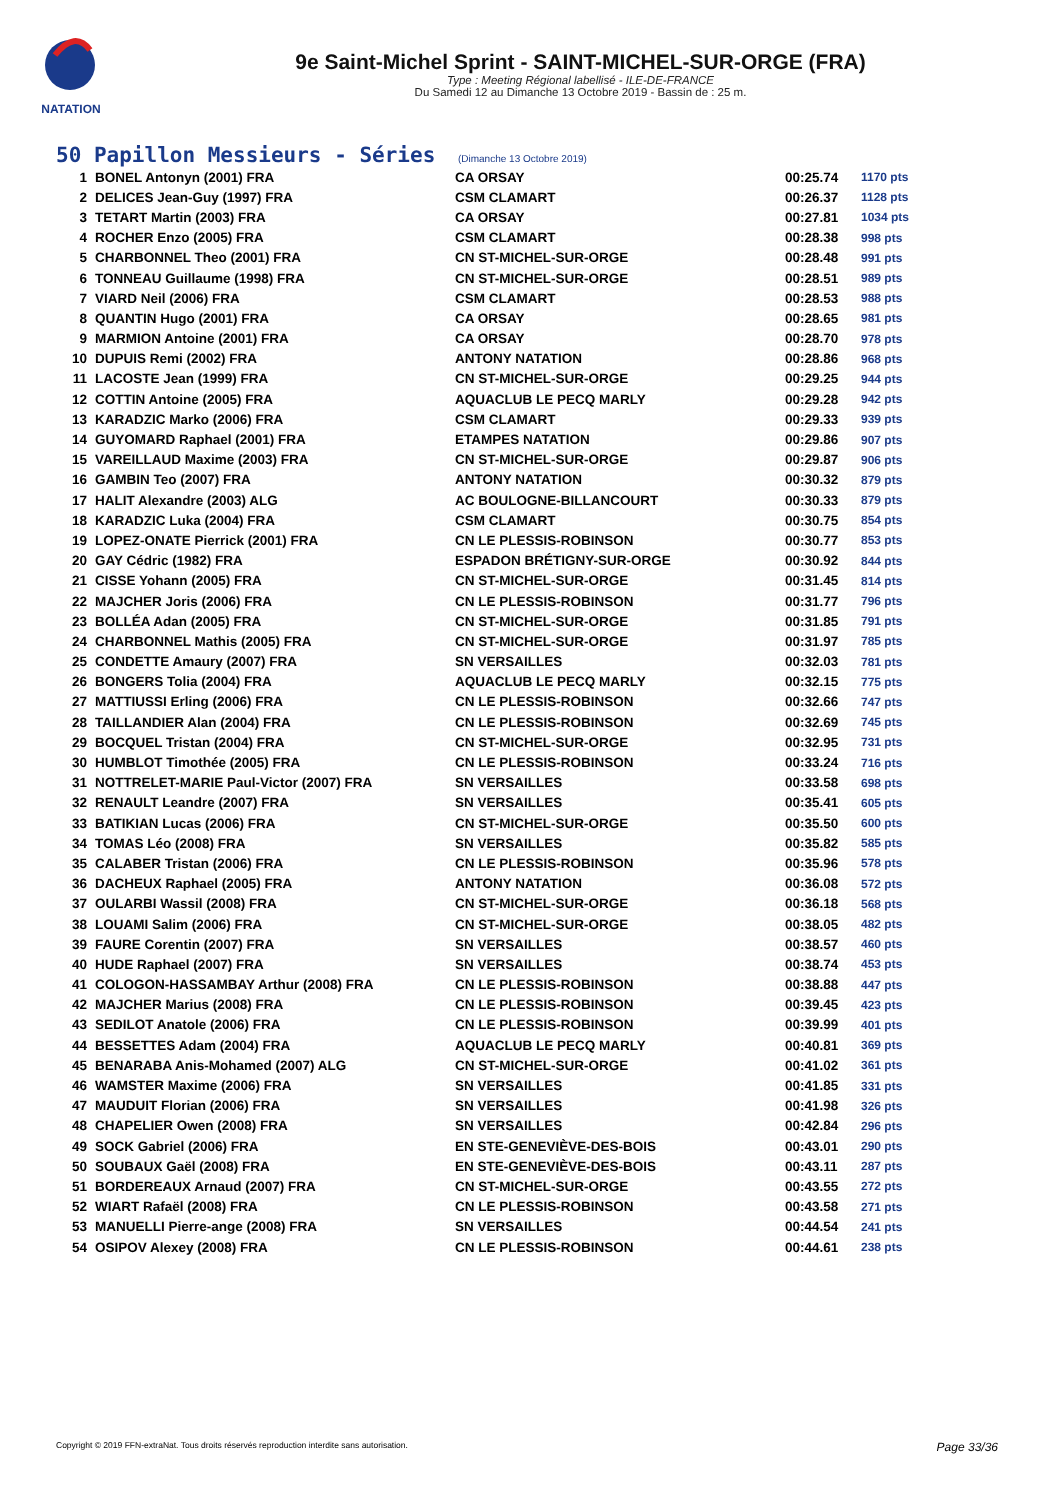NATATION
9e Saint-Michel Sprint - SAINT-MICHEL-SUR-ORGE (FRA)
Type : Meeting Régional labellisé - ILE-DE-FRANCE
Du Samedi 12 au Dimanche 13 Octobre 2019 - Bassin de : 25 m.
50 Papillon Messieurs - Séries (Dimanche 13 Octobre 2019)
| 1 | BONEL Antonyn (2001) FRA | CA ORSAY | 00:25.74 | 1170 pts |
| 2 | DELICES Jean-Guy (1997) FRA | CSM CLAMART | 00:26.37 | 1128 pts |
| 3 | TETART Martin (2003) FRA | CA ORSAY | 00:27.81 | 1034 pts |
| 4 | ROCHER Enzo (2005) FRA | CSM CLAMART | 00:28.38 | 998 pts |
| 5 | CHARBONNEL Theo (2001) FRA | CN ST-MICHEL-SUR-ORGE | 00:28.48 | 991 pts |
| 6 | TONNEAU Guillaume (1998) FRA | CN ST-MICHEL-SUR-ORGE | 00:28.51 | 989 pts |
| 7 | VIARD Neil (2006) FRA | CSM CLAMART | 00:28.53 | 988 pts |
| 8 | QUANTIN Hugo (2001) FRA | CA ORSAY | 00:28.65 | 981 pts |
| 9 | MARMION Antoine (2001) FRA | CA ORSAY | 00:28.70 | 978 pts |
| 10 | DUPUIS Remi (2002) FRA | ANTONY NATATION | 00:28.86 | 968 pts |
| 11 | LACOSTE Jean (1999) FRA | CN ST-MICHEL-SUR-ORGE | 00:29.25 | 944 pts |
| 12 | COTTIN Antoine (2005) FRA | AQUACLUB LE PECQ MARLY | 00:29.28 | 942 pts |
| 13 | KARADZIC Marko (2006) FRA | CSM CLAMART | 00:29.33 | 939 pts |
| 14 | GUYOMARD Raphael (2001) FRA | ETAMPES NATATION | 00:29.86 | 907 pts |
| 15 | VAREILLAUD Maxime (2003) FRA | CN ST-MICHEL-SUR-ORGE | 00:29.87 | 906 pts |
| 16 | GAMBIN Teo (2007) FRA | ANTONY NATATION | 00:30.32 | 879 pts |
| 17 | HALIT Alexandre (2003) ALG | AC BOULOGNE-BILLANCOURT | 00:30.33 | 879 pts |
| 18 | KARADZIC Luka (2004) FRA | CSM CLAMART | 00:30.75 | 854 pts |
| 19 | LOPEZ-ONATE Pierrick (2001) FRA | CN LE PLESSIS-ROBINSON | 00:30.77 | 853 pts |
| 20 | GAY Cédric (1982) FRA | ESPADON BRÉTIGNY-SUR-ORGE | 00:30.92 | 844 pts |
| 21 | CISSE Yohann (2005) FRA | CN ST-MICHEL-SUR-ORGE | 00:31.45 | 814 pts |
| 22 | MAJCHER Joris (2006) FRA | CN LE PLESSIS-ROBINSON | 00:31.77 | 796 pts |
| 23 | BOLLÉA Adan (2005) FRA | CN ST-MICHEL-SUR-ORGE | 00:31.85 | 791 pts |
| 24 | CHARBONNEL Mathis (2005) FRA | CN ST-MICHEL-SUR-ORGE | 00:31.97 | 785 pts |
| 25 | CONDETTE Amaury (2007) FRA | SN VERSAILLES | 00:32.03 | 781 pts |
| 26 | BONGERS Tolia (2004) FRA | AQUACLUB LE PECQ MARLY | 00:32.15 | 775 pts |
| 27 | MATTIUSSI Erling (2006) FRA | CN LE PLESSIS-ROBINSON | 00:32.66 | 747 pts |
| 28 | TAILLANDIER Alan (2004) FRA | CN LE PLESSIS-ROBINSON | 00:32.69 | 745 pts |
| 29 | BOCQUEL Tristan (2004) FRA | CN ST-MICHEL-SUR-ORGE | 00:32.95 | 731 pts |
| 30 | HUMBLOT Timothée (2005) FRA | CN LE PLESSIS-ROBINSON | 00:33.24 | 716 pts |
| 31 | NOTTRELET-MARIE Paul-Victor (2007) FRA | SN VERSAILLES | 00:33.58 | 698 pts |
| 32 | RENAULT Leandre (2007) FRA | SN VERSAILLES | 00:35.41 | 605 pts |
| 33 | BATIKIAN Lucas (2006) FRA | CN ST-MICHEL-SUR-ORGE | 00:35.50 | 600 pts |
| 34 | TOMAS Léo (2008) FRA | SN VERSAILLES | 00:35.82 | 585 pts |
| 35 | CALABER Tristan (2006) FRA | CN LE PLESSIS-ROBINSON | 00:35.96 | 578 pts |
| 36 | DACHEUX Raphael (2005) FRA | ANTONY NATATION | 00:36.08 | 572 pts |
| 37 | OULARBI Wassil (2008) FRA | CN ST-MICHEL-SUR-ORGE | 00:36.18 | 568 pts |
| 38 | LOUAMI Salim (2006) FRA | CN ST-MICHEL-SUR-ORGE | 00:38.05 | 482 pts |
| 39 | FAURE Corentin (2007) FRA | SN VERSAILLES | 00:38.57 | 460 pts |
| 40 | HUDE Raphael (2007) FRA | SN VERSAILLES | 00:38.74 | 453 pts |
| 41 | COLOGON-HASSAMBAY Arthur (2008) FRA | CN LE PLESSIS-ROBINSON | 00:38.88 | 447 pts |
| 42 | MAJCHER Marius (2008) FRA | CN LE PLESSIS-ROBINSON | 00:39.45 | 423 pts |
| 43 | SEDILOT Anatole (2006) FRA | CN LE PLESSIS-ROBINSON | 00:39.99 | 401 pts |
| 44 | BESSETTES Adam (2004) FRA | AQUACLUB LE PECQ MARLY | 00:40.81 | 369 pts |
| 45 | BENARABA Anis-Mohamed (2007) ALG | CN ST-MICHEL-SUR-ORGE | 00:41.02 | 361 pts |
| 46 | WAMSTER Maxime (2006) FRA | SN VERSAILLES | 00:41.85 | 331 pts |
| 47 | MAUDUIT Florian (2006) FRA | SN VERSAILLES | 00:41.98 | 326 pts |
| 48 | CHAPELIER Owen (2008) FRA | SN VERSAILLES | 00:42.84 | 296 pts |
| 49 | SOCK Gabriel (2006) FRA | EN STE-GENEVIÈVE-DES-BOIS | 00:43.01 | 290 pts |
| 50 | SOUBAUX Gaël (2008) FRA | EN STE-GENEVIÈVE-DES-BOIS | 00:43.11 | 287 pts |
| 51 | BORDEREAUX Arnaud (2007) FRA | CN ST-MICHEL-SUR-ORGE | 00:43.55 | 272 pts |
| 52 | WIART Rafaël (2008) FRA | CN LE PLESSIS-ROBINSON | 00:43.58 | 271 pts |
| 53 | MANUELLI Pierre-ange (2008) FRA | SN VERSAILLES | 00:44.54 | 241 pts |
| 54 | OSIPOV Alexey (2008) FRA | CN LE PLESSIS-ROBINSON | 00:44.61 | 238 pts |
Copyright © 2019 FFN-extraNat. Tous droits réservés reproduction interdite sans autorisation. Page 33/36